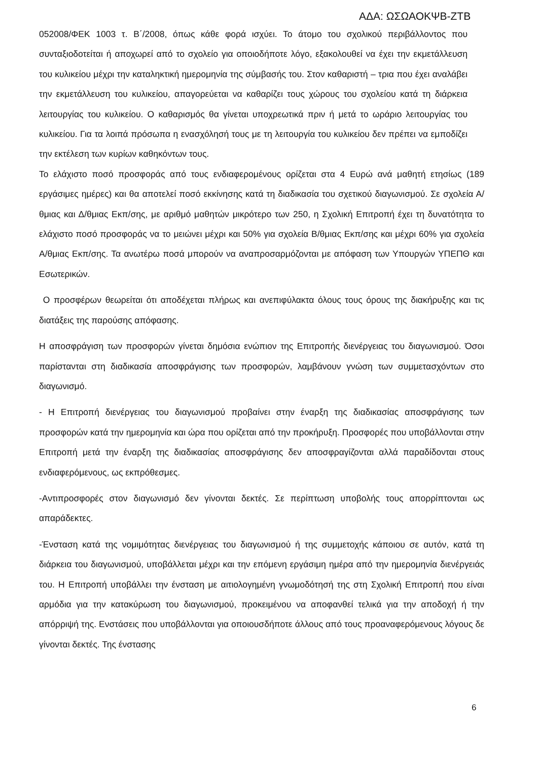ΑΔΑ: ΩΣΩΑΟΚΨΒ-ΖΤΒ
052008/ΦΕΚ 1003 τ. Β΄/2008, όπως κάθε φορά ισχύει. Το άτομο του σχολικού περιβάλλοντος που συνταξιοδοτείται ή αποχωρεί από το σχολείο για οποιοδήποτε λόγο, εξακολουθεί να έχει την εκμετάλλευση του κυλικείου μέχρι την καταληκτική ημερομηνία της σύμβασής του. Στον καθαριστή – τρια που έχει αναλάβει την εκμετάλλευση του κυλικείου, απαγορεύεται να καθαρίζει τους χώρους του σχολείου κατά τη διάρκεια λειτουργίας του κυλικείου. Ο καθαρισμός θα γίνεται υποχρεωτικά πριν ή μετά το ωράριο λειτουργίας του κυλικείου. Για τα λοιπά πρόσωπα η ενασχόλησή τους με τη λειτουργία του κυλικείου δεν πρέπει να εμποδίζει την εκτέλεση των κυρίων καθηκόντων τους.
Το ελάχιστο ποσό προσφοράς από τους ενδιαφερομένους ορίζεται στα 4 Ευρώ ανά μαθητή ετησίως (189 εργάσιμες ημέρες) και θα αποτελεί ποσό εκκίνησης κατά τη διαδικασία του σχετικού διαγωνισμού. Σε σχολεία Α/θμιας και Δ/θμιας Εκπ/σης, με αριθμό μαθητών μικρότερο των 250, η Σχολική Επιτροπή έχει τη δυνατότητα το ελάχιστο ποσό προσφοράς να το μειώνει μέχρι και 50% για σχολεία Β/θμιας Εκπ/σης και μέχρι 60% για σχολεία Α/θμιας Εκπ/σης. Τα ανωτέρω ποσά μπορούν να αναπροσαρμόζονται με απόφαση των Υπουργών ΥΠΕΠΘ και Εσωτερικών.
Ο προσφέρων θεωρείται ότι αποδέχεται πλήρως και ανεπιφύλακτα όλους τους όρους της διακήρυξης και τις διατάξεις της παρούσης απόφασης.
Η αποσφράγιση των προσφορών γίνεται δημόσια ενώπιον της Επιτροπής διενέργειας του διαγωνισμού. Όσοι παρίστανται στη διαδικασία αποσφράγισης των προσφορών, λαμβάνουν γνώση των συμμετασχόντων στο διαγωνισμό.
- Η Επιτροπή διενέργειας του διαγωνισμού προβαίνει στην έναρξη της διαδικασίας αποσφράγισης των προσφορών κατά την ημερομηνία και ώρα που ορίζεται από την προκήρυξη. Προσφορές που υποβάλλονται στην Επιτροπή μετά την έναρξη της διαδικασίας αποσφράγισης δεν αποσφραγίζονται αλλά παραδίδονται στους ενδιαφερόμενους, ως εκπρόθεσμες.
-Αντιπροσφορές στον διαγωνισμό δεν γίνονται δεκτές. Σε περίπτωση υποβολής τους απορρίπτονται ως απαράδεκτες.
-Ένσταση κατά της νομιμότητας διενέργειας του διαγωνισμού ή της συμμετοχής κάποιου σε αυτόν, κατά τη διάρκεια του διαγωνισμού, υποβάλλεται μέχρι και την επόμενη εργάσιμη ημέρα από την ημερομηνία διενέργειάς του. Η Επιτροπή υποβάλλει την ένσταση με αιτιολογημένη γνωμοδότησή της στη Σχολική Επιτροπή που είναι αρμόδια για την κατακύρωση του διαγωνισμού, προκειμένου να αποφανθεί τελικά για την αποδοχή ή την απόρριψή της. Ενστάσεις που υποβάλλονται για οποιουσδήποτε άλλους από τους προαναφερόμενους λόγους δε γίνονται δεκτές. Της ένστασης
6